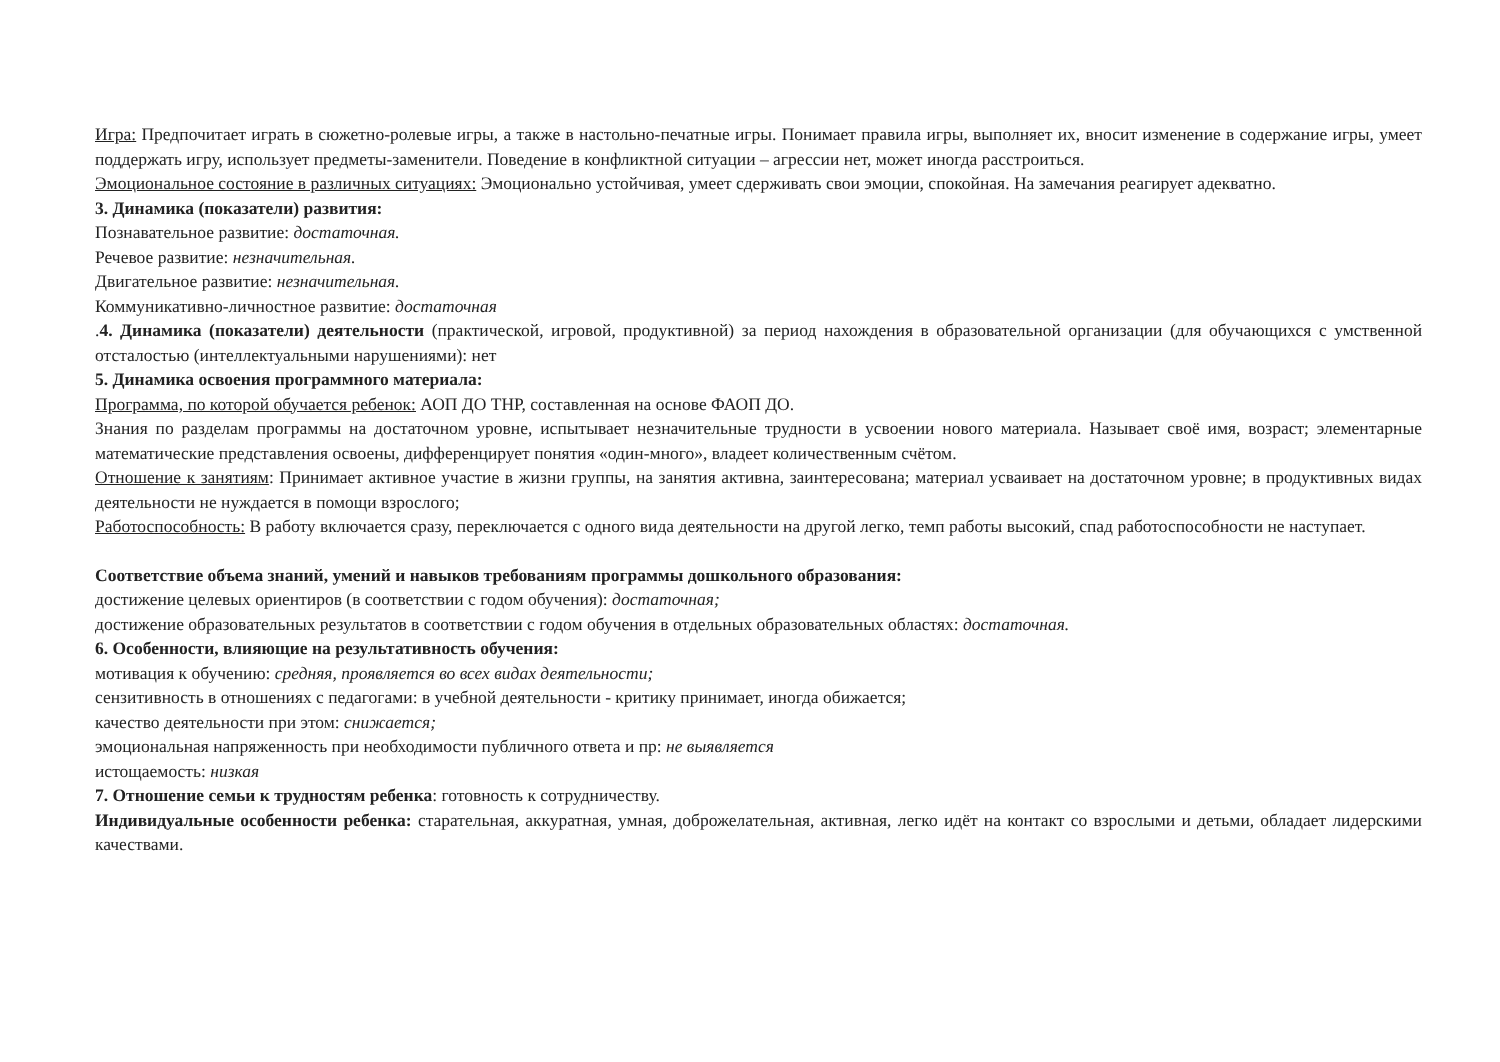Игра: Предпочитает играть в сюжетно-ролевые игры, а также в настольно-печатные игры. Понимает правила игры, выполняет их, вносит изменение в содержание игры, умеет поддержать игру, использует предметы-заменители. Поведение в конфликтной ситуации – агрессии нет, может иногда расстроиться.
Эмоциональное состояние в различных ситуациях: Эмоционально устойчивая, умеет сдерживать свои эмоции, спокойная. На замечания реагирует адекватно.
3. Динамика (показатели) развития:
Познавательное развитие: достаточная.
Речевое развитие: незначительная.
Двигательное развитие: незначительная.
Коммуникативно-личностное развитие: достаточная
.4. Динамика (показатели) деятельности (практической, игровой, продуктивной) за период нахождения в образовательной организации (для обучающихся с умственной отсталостью (интеллектуальными нарушениями): нет
5. Динамика освоения программного материала:
Программа, по которой обучается ребенок: АОП ДО ТНР, составленная на основе ФАОП ДО.
Знания по разделам программы на достаточном уровне, испытывает незначительные трудности в усвоении нового материала. Называет своё имя, возраст; элементарные математические представления освоены, дифференцирует понятия «один-много», владеет количественным счётом.
Отношение к занятиям: Принимает активное участие в жизни группы, на занятия активна, заинтересована; материал усваивает на достаточном уровне; в продуктивных видах деятельности не нуждается в помощи взрослого;
Работоспособность: В работу включается сразу, переключается с одного вида деятельности на другой легко, темп работы высокий, спад работоспособности не наступает.
Соответствие объема знаний, умений и навыков требованиям программы дошкольного образования:
достижение целевых ориентиров (в соответствии с годом обучения): достаточная;
достижение образовательных результатов в соответствии с годом обучения в отдельных образовательных областях: достаточная.
6. Особенности, влияющие на результативность обучения:
мотивация к обучению: средняя, проявляется во всех видах деятельности;
сензитивность в отношениях с педагогами: в учебной деятельности - критику принимает, иногда обижается;
качество деятельности при этом: снижается;
эмоциональная напряженность при необходимости публичного ответа и пр: не выявляется
истощаемость: низкая
7. Отношение семьи к трудностям ребенка: готовность к сотрудничеству.
Индивидуальные особенности ребенка: старательная, аккуратная, умная, доброжелательная, активная, легко идёт на контакт со взрослыми и детьми, обладает лидерскими качествами.